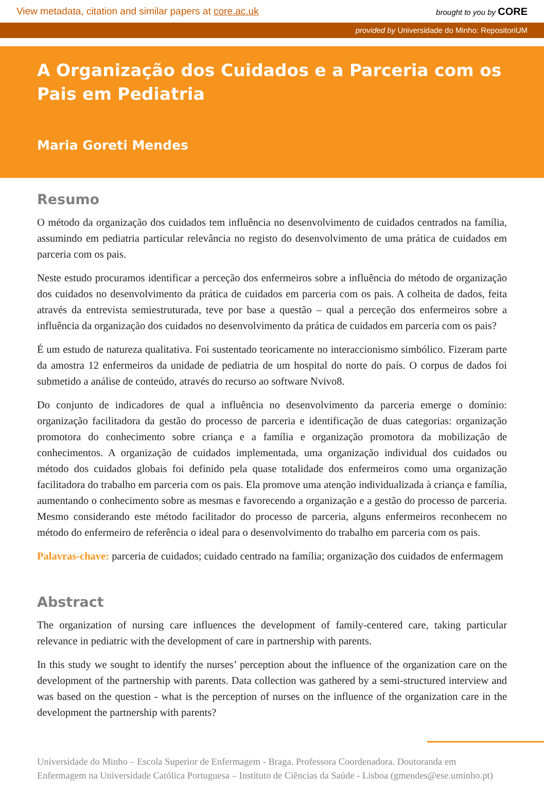View metadata, citation and similar papers at core.ac.uk brought to you by CORE
provided by Universidade do Minho: RepositoriUM
A Organização dos Cuidados e a Parceria com os Pais em Pediatria
Maria Goreti Mendes
Resumo
O método da organização dos cuidados tem influência no desenvolvimento de cuidados centrados na família, assumindo em pediatria particular relevância no registo do desenvolvimento de uma prática de cuidados em parceria com os pais.
Neste estudo procuramos identificar a perceção dos enfermeiros sobre a influência do método de organização dos cuidados no desenvolvimento da prática de cuidados em parceria com os pais. A colheita de dados, feita através da entrevista semiestruturada, teve por base a questão – qual a perceção dos enfermeiros sobre a influência da organização dos cuidados no desenvolvimento da prática de cuidados em parceria com os pais?
É um estudo de natureza qualitativa. Foi sustentado teoricamente no interaccionismo simbólico. Fizeram parte da amostra 12 enfermeiros da unidade de pediatria de um hospital do norte do país. O corpus de dados foi submetido a análise de conteúdo, através do recurso ao software Nvivo8.
Do conjunto de indicadores de qual a influência no desenvolvimento da parceria emerge o domínio: organização facilitadora da gestão do processo de parceria e identificação de duas categorias: organização promotora do conhecimento sobre criança e a família e organização promotora da mobilização de conhecimentos. A organização de cuidados implementada, uma organização individual dos cuidados ou método dos cuidados globais foi definido pela quase totalidade dos enfermeiros como uma organização facilitadora do trabalho em parceria com os pais. Ela promove uma atenção individualizada à criança e família, aumentando o conhecimento sobre as mesmas e favorecendo a organização e a gestão do processo de parceria. Mesmo considerando este método facilitador do processo de parceria, alguns enfermeiros reconhecem no método do enfermeiro de referência o ideal para o desenvolvimento do trabalho em parceria com os pais.
Palavras-chave: parceria de cuidados; cuidado centrado na família; organização dos cuidados de enfermagem
Abstract
The organization of nursing care influences the development of family-centered care, taking particular relevance in pediatric with the development of care in partnership with parents.
In this study we sought to identify the nurses’ perception about the influence of the organization care on the development of the partnership with parents. Data collection was gathered by a semi-structured interview and was based on the question - what is the perception of nurses on the influence of the organization care in the development the partnership with parents?
Universidade do Minho – Escola Superior de Enfermagem - Braga. Professora Coordenadora. Doutoranda em Enfermagem na Universidade Católica Portuguesa – Instituto de Ciências da Saúde - Lisboa (gmendes@ese.uminho.pt)